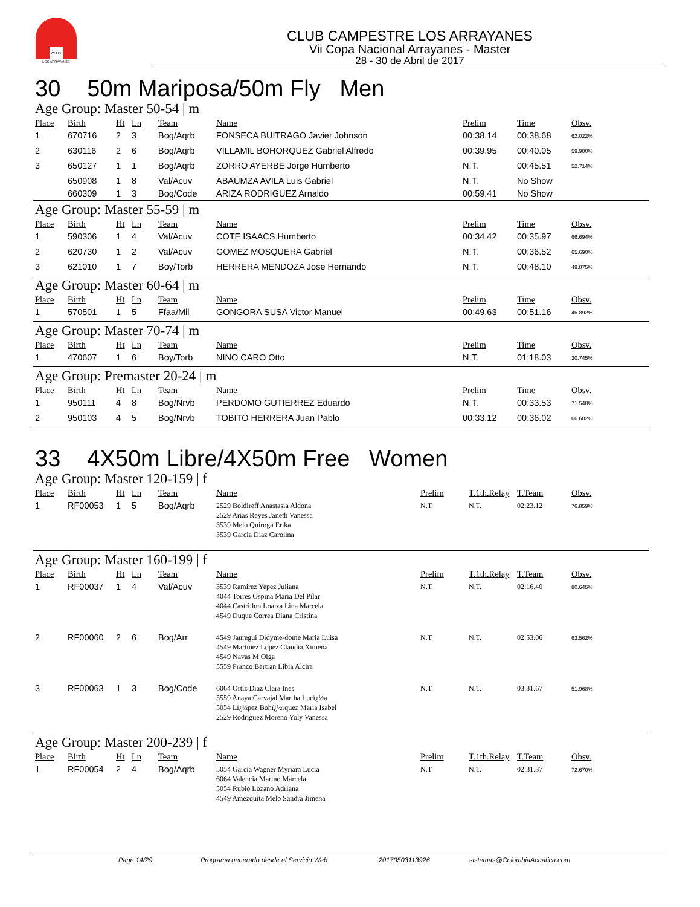CLUB
LOS ARRAYANES
CLUB CAMPESTRE LOS ARRAYANES
Vii Copa Nacional Arrayanes - Master
28 - 30 de Abril de 2017
30 50m Mariposa/50m Fly Men
Age Group: Master 50-54 | m
| Place | Birth | Ht | Ln | Team | Name | Prelim | Time | Obsv. |
| --- | --- | --- | --- | --- | --- | --- | --- | --- |
| 1 | 670716 | 2 | 3 | Bog/Aqrb | FONSECA BUITRAGO Javier Johnson | 00:38.14 | 00:38.68 | 62.022% |
| 2 | 630116 | 2 | 6 | Bog/Aqrb | VILLAMIL BOHORQUEZ Gabriel Alfredo | 00:39.95 | 00:40.05 | 59.900% |
| 3 | 650127 | 1 | 1 | Bog/Aqrb | ZORRO AYERBE Jorge Humberto | N.T. | 00:45.51 | 52.714% |
| | 650908 | 1 | 8 | Val/Acuv | ABAUMZA AVILA Luis Gabriel | N.T. | No Show | |
| | 660309 | 1 | 3 | Bog/Code | ARIZA RODRIGUEZ Arnaldo | 00:59.41 | No Show | |
Age Group: Master 55-59 | m
| Place | Birth | Ht | Ln | Team | Name | Prelim | Time | Obsv. |
| --- | --- | --- | --- | --- | --- | --- | --- | --- |
| 1 | 590306 | 1 | 4 | Val/Acuv | COTE ISAACS Humberto | 00:34.42 | 00:35.97 | 66.694% |
| 2 | 620730 | 1 | 2 | Val/Acuv | GOMEZ MOSQUERA Gabriel | N.T. | 00:36.52 | 65.690% |
| 3 | 621010 | 1 | 7 | Boy/Torb | HERRERA MENDOZA Jose Hernando | N.T. | 00:48.10 | 49.875% |
Age Group: Master 60-64 | m
| Place | Birth | Ht | Ln | Team | Name | Prelim | Time | Obsv. |
| --- | --- | --- | --- | --- | --- | --- | --- | --- |
| 1 | 570501 | 1 | 5 | Ffaa/Mil | GONGORA SUSA Victor Manuel | 00:49.63 | 00:51.16 | 46.892% |
Age Group: Master 70-74 | m
| Place | Birth | Ht | Ln | Team | Name | Prelim | Time | Obsv. |
| --- | --- | --- | --- | --- | --- | --- | --- | --- |
| 1 | 470607 | 1 | 6 | Boy/Torb | NINO CARO Otto | N.T. | 01:18.03 | 30.745% |
Age Group: Premaster 20-24 | m
| Place | Birth | Ht | Ln | Team | Name | Prelim | Time | Obsv. |
| --- | --- | --- | --- | --- | --- | --- | --- | --- |
| 1 | 950111 | 4 | 8 | Bog/Nrvb | PERDOMO GUTIERREZ Eduardo | N.T. | 00:33.53 | 71.548% |
| 2 | 950103 | 4 | 5 | Bog/Nrvb | TOBITO HERRERA Juan Pablo | 00:33.12 | 00:36.02 | 66.602% |
33 4X50m Libre/4X50m Free Women
Age Group: Master 120-159 | f
| Place | Birth | Ht | Ln | Team | Name | Prelim | T.1th.Relay | T.Team | Obsv. |
| --- | --- | --- | --- | --- | --- | --- | --- | --- | --- |
| 1 | RF00053 | 1 | 5 | Bog/Aqrb | 2529 Boldireff Anastasia Aldona 2529 Arias Reyes Janeth Vanessa 3539 Melo Quiroga Erika 3539 Garcia Diaz Carolina | N.T. | N.T. | 02:23.12 | 76.859% |
Age Group: Master 160-199 | f
| Place | Birth | Ht | Ln | Team | Name | Prelim | T.1th.Relay | T.Team | Obsv. |
| --- | --- | --- | --- | --- | --- | --- | --- | --- | --- |
| 1 | RF00037 | 1 | 4 | Val/Acuv | 3539 Ramirez Yepez Juliana 4044 Torres Ospina Maria Del Pilar 4044 Castrillon Loaiza Lina Marcela 4549 Duque Correa Diana Cristina | N.T. | N.T. | 02:16.40 | 80.645% |
| 2 | RF00060 | 2 | 6 | Bog/Arr | 4549 Jauregui Didyme-dome Maria Luisa 4549 Martinez Lopez Claudia Ximena 4549 Navas M Olga 5559 Franco Bertran Libia Alcira | N.T. | N.T. | 02:53.06 | 63.562% |
| 3 | RF00063 | 1 | 3 | Bog/Code | 6064 Ortiz Diaz Clara Ines 5559 Anaya Carvajal Martha Lucï¿½a 5054 Lï¿½pez Bohï¿½rquez Maria Isabel 2529 Rodriguez Moreno Yoly Vanessa | N.T. | N.T. | 03:31.67 | 51.968% |
Age Group: Master 200-239 | f
| Place | Birth | Ht | Ln | Team | Name | Prelim | T.1th.Relay | T.Team | Obsv. |
| --- | --- | --- | --- | --- | --- | --- | --- | --- | --- |
| 1 | RF00054 | 2 | 4 | Bog/Aqrb | 5054 Garcia Wagner Myriam Lucia 6064 Valencia Marino Marcela 5054 Rubio Lozano Adriana 4549 Amezquita Melo Sandra Jimena | N.T. | N.T. | 02:31.37 | 72.670% |
Page 14/29 Programa generado desde el Servicio Web 20170503113926 sistemas@ColombiaAcuatica.com